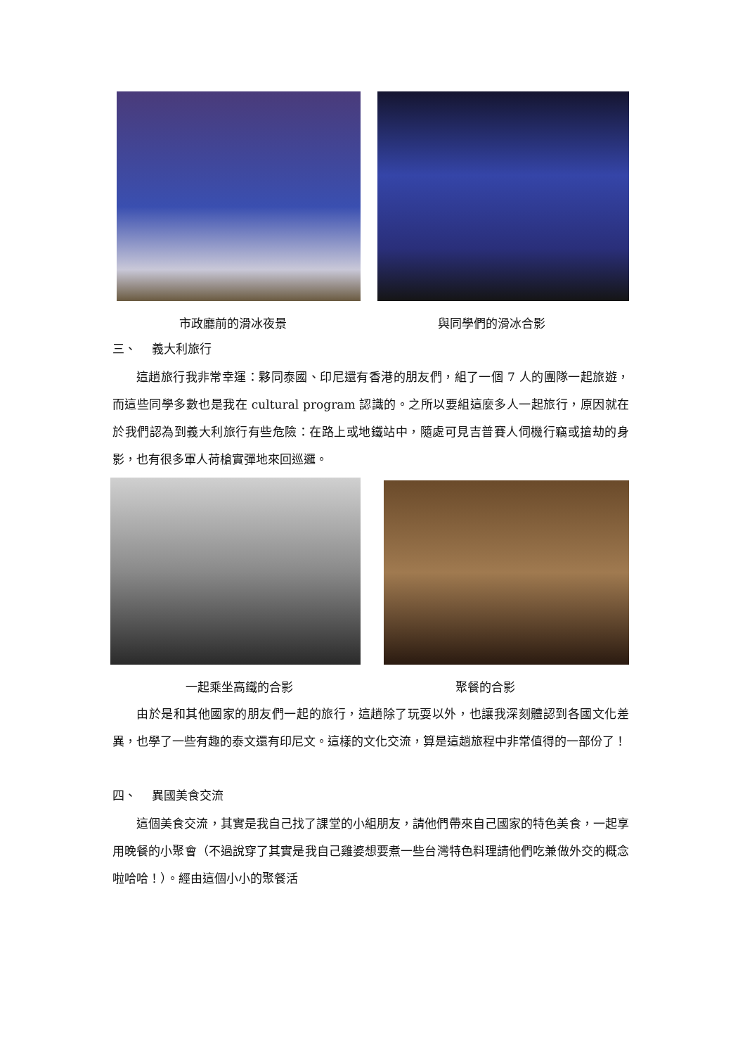市政廳前的滑冰夜景 與同學們的滑冰合影
三、　 義大利旅行
這趟旅行我非常幸運：夥同泰國、印尼還有香港的朋友們，組了一個 7 人的團隊一起旅遊，而這些同學多數也是我在 cultural program 認識的。之所以要組這麼多人一起旅行，原因就在於我們認為到義大利旅行有些危險：在路上或地鐵站中，隨處可見吉普賽人伺機行竊或搶劫的身影，也有很多軍人荷槍實彈地來回巡邏。
一起乘坐高鐵的合影 聚餐的合影
由於是和其他國家的朋友們一起的旅行，這趟除了玩耍以外，也讓我深刻體認到各國文化差異，也學了一些有趣的泰文還有印尼文。這樣的文化交流，算是這趟旅程中非常值得的一部份了！
四、　 異國美食交流
這個美食交流，其實是我自己找了課堂的小組朋友，請他們帶來自己國家的特色美食，一起享用晚餐的小聚會（不過說穿了其實是我自己雞婆想要煮一些台灣特色料理請他們吃兼做外交的概念啦哈哈！）。經由這個小小的聚餐活